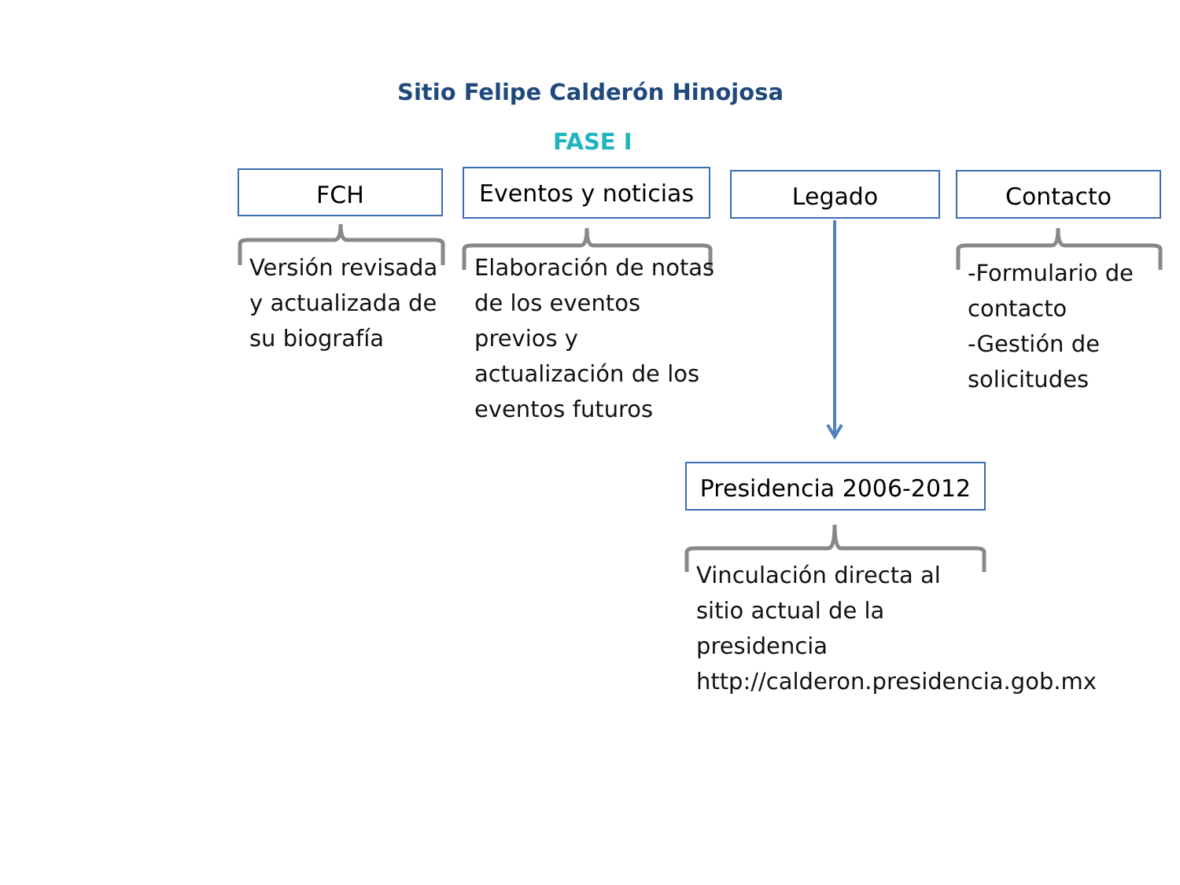Sitio Felipe Calderón Hinojosa
FASE I
FCH
Eventos y noticias
Legado Contacto
Versión revisada y actualizada de su biografía
Elaboración de notas de los eventos previos y actualización de los eventos futuros
-Formulario de contacto
-Gestión de solicitudes
Presidencia 2006-2012
Vinculación directa al
sitio actual de la
presidencia
http://calderon.presidencia.gob.mx